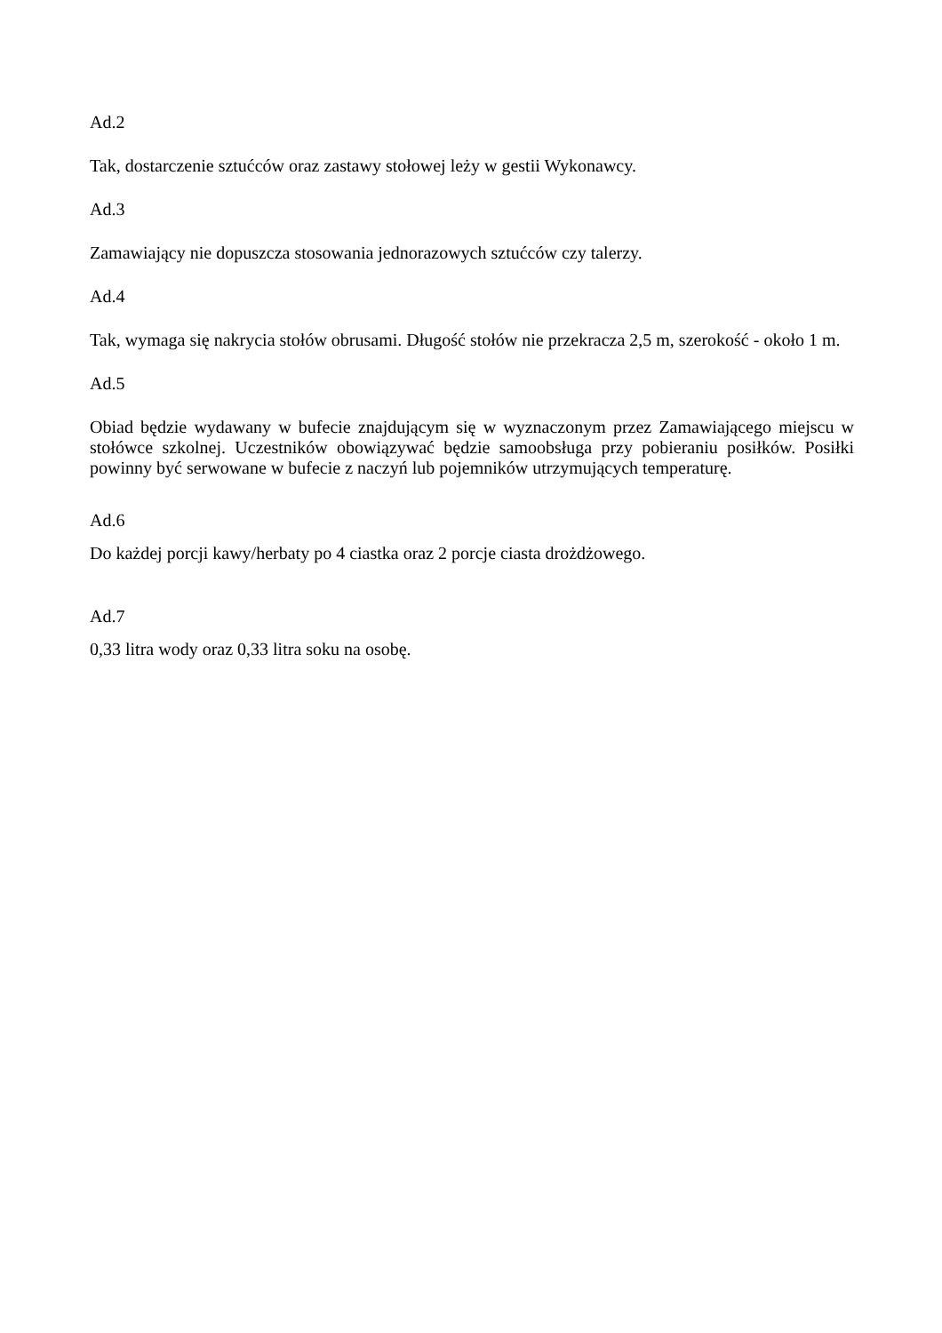Ad.2
Tak, dostarczenie sztućców oraz zastawy stołowej leży w gestii Wykonawcy.
Ad.3
Zamawiający nie dopuszcza stosowania jednorazowych sztućców czy talerzy.
Ad.4
Tak, wymaga się nakrycia stołów obrusami. Długość stołów nie przekracza 2,5 m, szerokość - około 1 m.
Ad.5
Obiad będzie wydawany w bufecie znajdującym się w wyznaczonym przez Zamawiającego miejscu w stołówce szkolnej. Uczestników obowiązywać będzie samoobsługa przy pobieraniu posiłków. Posiłki powinny być serwowane w bufecie z naczyń lub pojemników utrzymujących temperaturę.
Ad.6
Do każdej porcji kawy/herbaty po 4 ciastka oraz 2 porcje ciasta drożdżowego.
Ad.7
0,33 litra wody oraz 0,33 litra soku na osobę.